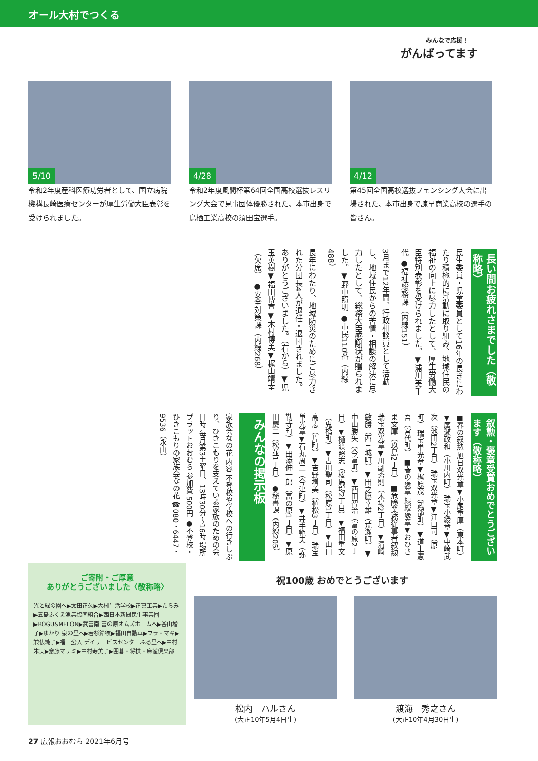オール大村でつくる
みんなで応援！
がんばってます
5/10
令和2年度産科医療功労者として、国立病院機構長崎医療センターが厚生労働大臣表彰を受けられました。
4/28
令和2年度風間杯第64回全国高校選抜レスリング大会で見事団体優勝された、本市出身で鳥栖工業高校の須田宝選手。
4/12
第45回全国高校選抜フェンシング大会に出場された、本市出身で諫早商業高校の選手の皆さん。
長い間お疲れさまでした（敬称略）
民生委員・児童委員として16年の長きにわたり積極的に活動に取り組み、地域住民の福祉の向上に尽力したとして、厚生労働大臣特別表彰を受けられました。▼浦川美千代 ●福祉総務課（内線151）
3月まで12年間、行政相談員として活動し、地域住民からの苦情・相談の解決に尽力したとして、総務大臣感謝状が贈られました。▼野中照明 ●市民110番（内線488）
長年にわたり、地域防災のためにご尽力された分団長4人が退任・退団されました。ありがとうございました。（右から）▼児玉英樹▼福田博宣▼木村博美▼梶山靖幸（欠席） ●安全対策課（内線268）
叙勲・褒章受賞おめでとうございます（敬称略）
■春の叙勲 旭日双光章▼小尾重厚（東本町）▼廣瀬政和（小川内町） 瑞宝小綬章▼中崎武次（池田2丁目） 瑞宝双光章▼江口司（原町） 瑞宝単光章▼梶原茂（武部町）▼道上憲吾（宮代町） ■春の褒章 緑綬褒章▼おひさま文庫（玖島2丁目） ■危険業務従事者叙勲 瑞宝双光章▼川副秀則（木場2丁目）▼清崎敏勝（西三城町）▼田之脇幸雄（荒瀬町）▼中山勝矢（今富町）▼西田智治（富の原2丁目）▼樋渡照志（桜馬場2丁目）▼福田重文（鬼橋町）▼古川聖司（松原1丁目）▼山口高志（片町）▼吉野増美（植松3丁目） 瑞宝単光章▼石丸周二（今津町）▼井手範夫（弥勒寺町）▼田添伸一郎（富の原1丁目）▼原田慶二（松並1丁目） ●秘書課（内線205）
みんなの掲示板
家族会なの花 内容 不登校や学校への行きしぶり、ひきこもりを支えている家族のための会 日時 毎月第3土曜日、13時30分～16時 場所 プラットおおむら 参加費 500円 ●不登校・ひきこもりの家族会なの花 ☎080・6447・9536（永山）
ご寄附・ご厚意
ありがとうございました〈敬称略〉
光と緑の園へ▶太田正久▶大村生活学校▶正真工業▶たらみ▶五島ふくえ漁業協同組合▶西日本新聞民生事業団▶BOGU&MELON▶武富南 富の原オムズホームへ▶谷山増子▶ゆかり 泉の里へ▶若杉鈴枝▶福田自動車▶フラ・マキ▶兼俵純子▶福田公人 デイサービスセンターふる里へ▶中村朱実▶齋藤マサミ▶中村寿美子▶囲碁・将棋・麻雀倶楽部
祝100歳 おめでとうございます
松内　ハルさん
(大正10年5月4日生)
渡海　秀之さん
(大正10年4月30日生)
27 広報おおむら 2021年6月号